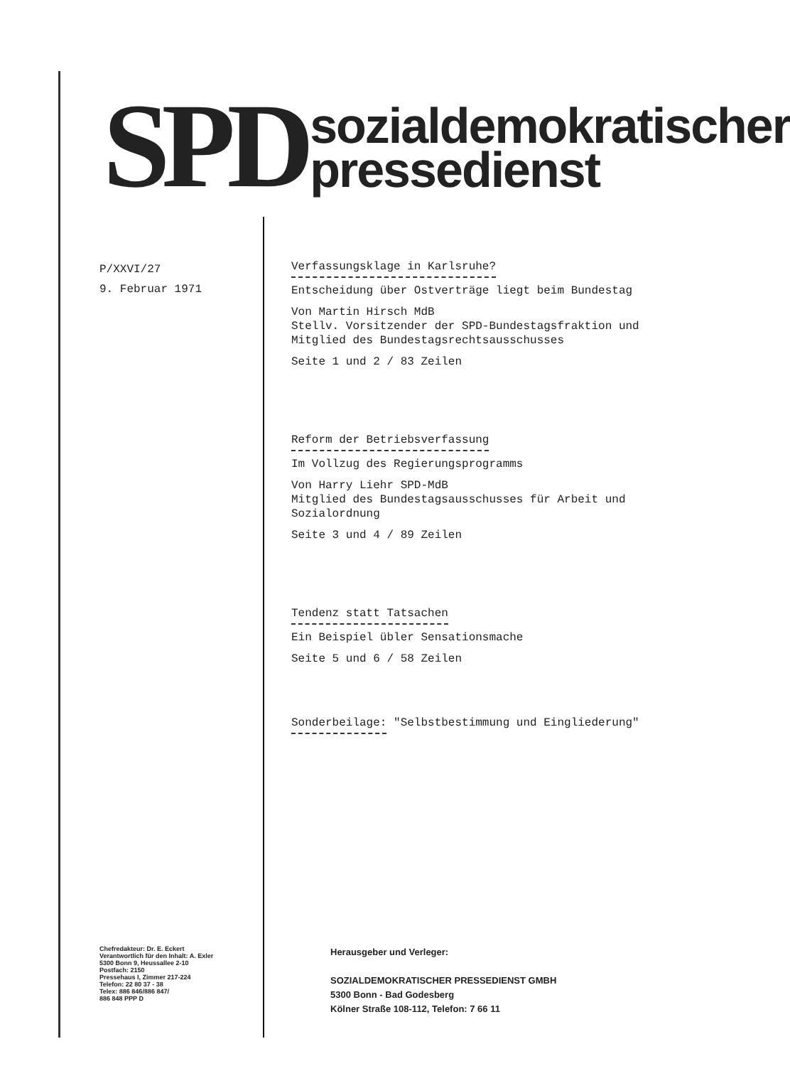SPD
sozialdemokratischer
pressedienst
P/XXVI/27
9. Februar 1971
Verfassungsklage in Karlsruhe?
Entscheidung über Ostverträge liegt beim Bundestag
Von Martin Hirsch MdB
Stellv. Vorsitzender der SPD-Bundestagsfraktion und Mitglied des Bundestagsrechtsausschusses
Seite 1 und 2 / 83 Zeilen
Reform der Betriebsverfassung
Im Vollzug des Regierungsprogramms
Von Harry Liehr SPD-MdB
Mitglied des Bundestagsausschusses für Arbeit und Sozialordnung
Seite 3 und 4 / 89 Zeilen
Tendenz statt Tatsachen
Ein Beispiel übler Sensationsmache
Seite 5 und 6 / 58 Zeilen
Sonderbeilage: "Selbstbestimmung und Eingliederung"
Chefredakteur: Dr. E. Eckert
Verantwortlich für den Inhalt: A. Exler
5300 Bonn 9, Heussallee 2-10
Postfach: 2150
Pressehaus I, Zimmer 217-224
Telefon: 22 80 37 - 38
Telex: 886 846/886 847/
886 848 PPP D
Herausgeber und Verleger:
SOZIALDEMOKRATISCHER PRESSEDIENST GMBH
5300 Bonn - Bad Godesberg
Kölner Straße 108-112, Telefon: 7 66 11